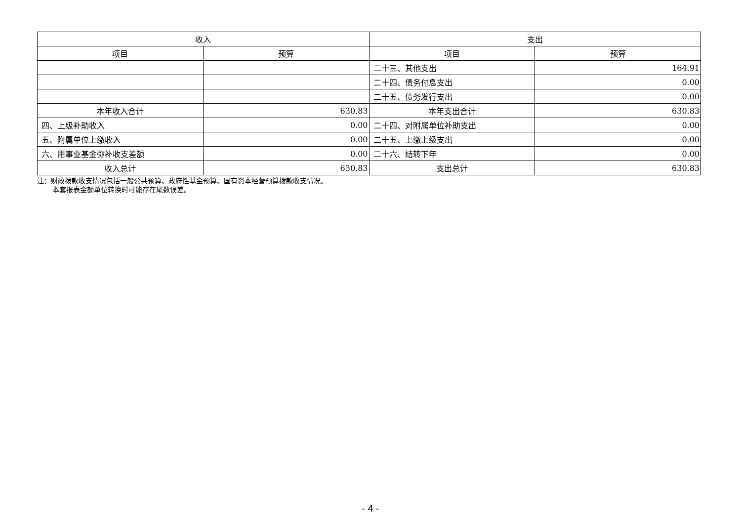| 收入 | | 支出 | |
| --- | --- | --- | --- |
| 项目 | 预算 | 项目 | 预算 |
| | | 二十三、其他支出 | 164.91 |
| | | 二十四、债务付息支出 | 0.00 |
| | | 二十五、债务发行支出 | 0.00 |
| 本年收入合计 | 630.83 | 本年支出合计 | 630.83 |
| 四、上级补助收入 | 0.00 | 二十四、对附属单位补助支出 | 0.00 |
| 五、附属单位上缴收入 | 0.00 | 二十五、上缴上级支出 | 0.00 |
| 六、用事业基金弥补收支差额 | 0.00 | 二十六、结转下年 | 0.00 |
| 收入总计 | 630.83 | 支出总计 | 630.83 |
注：财政拨款收支情况包括一般公共预算、政府性基金预算、国有资本经营预算拨款收支情况。
本套报表金额单位转换时可能存在尾数误差。
- 4 -